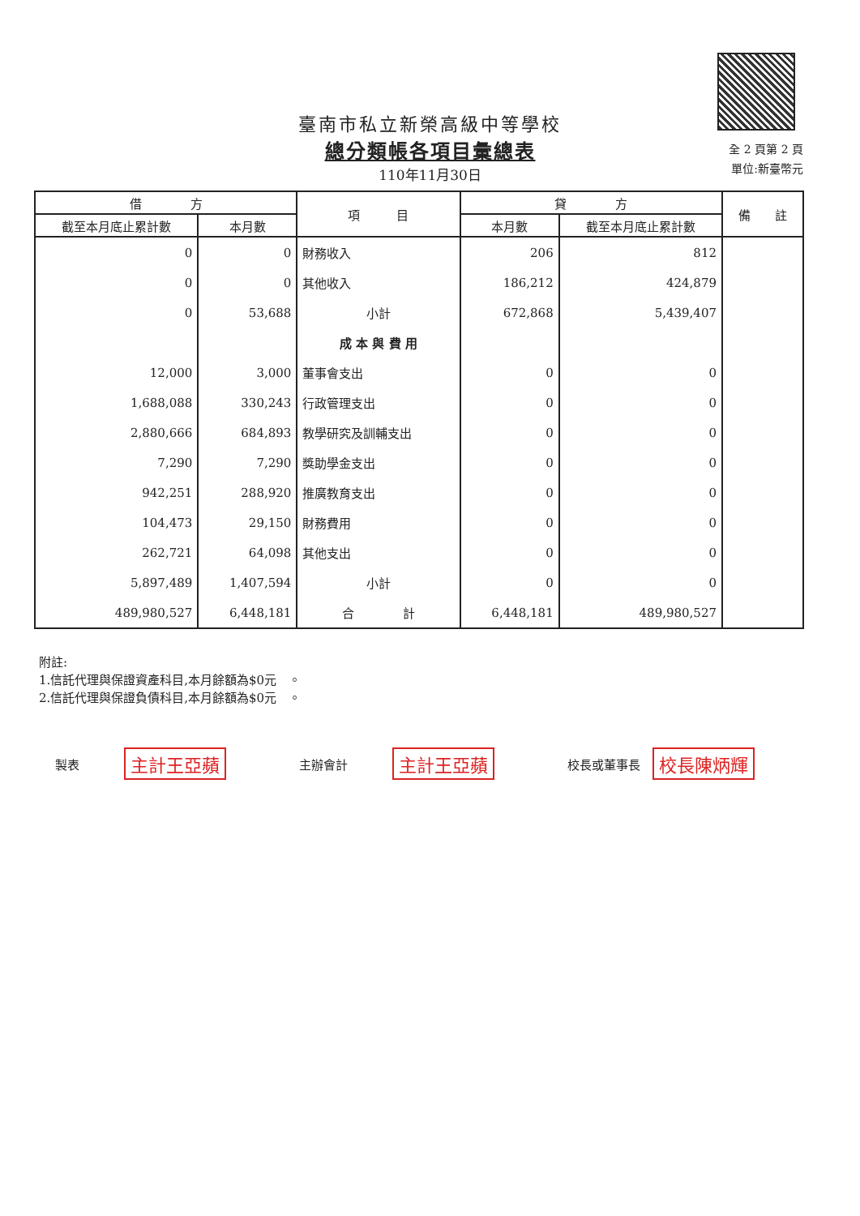臺南市私立新榮高級中等學校
總分類帳各項目彙總表
110年11月30日
全 2 頁第 2 頁
單位:新臺幣元
| 借 方 | | 項 目 | 貸 方 | | 備 註 |
| --- | --- | --- | --- | --- | --- |
| 截至本月底止累計數 | 本月數 | | 本月數 | 截至本月底止累計數 | |
| 0 | 0 | 財務收入 | 206 | 812 | |
| 0 | 0 | 其他收入 | 186,212 | 424,879 | |
| 0 | 53,688 | 小計 | 672,868 | 5,439,407 | |
| | | 成 本 與 費 用 | | | |
| 12,000 | 3,000 | 董事會支出 | 0 | 0 | |
| 1,688,088 | 330,243 | 行政管理支出 | 0 | 0 | |
| 2,880,666 | 684,893 | 教學研究及訓輔支出 | 0 | 0 | |
| 7,290 | 7,290 | 獎助學金支出 | 0 | 0 | |
| 942,251 | 288,920 | 推廣教育支出 | 0 | 0 | |
| 104,473 | 29,150 | 財務費用 | 0 | 0 | |
| 262,721 | 64,098 | 其他支出 | 0 | 0 | |
| 5,897,489 | 1,407,594 | 小計 | 0 | 0 | |
| 489,980,527 | 6,448,181 | 合 計 | 6,448,181 | 489,980,527 | |
附註:
1.信託代理與保證資產科目,本月餘額為$0元　。
2.信託代理與保證負債科目,本月餘額為$0元　。
製表 主計王亞蘋 主辦會計 主計王亞蘋 校長或董事長 校長陳炳輝